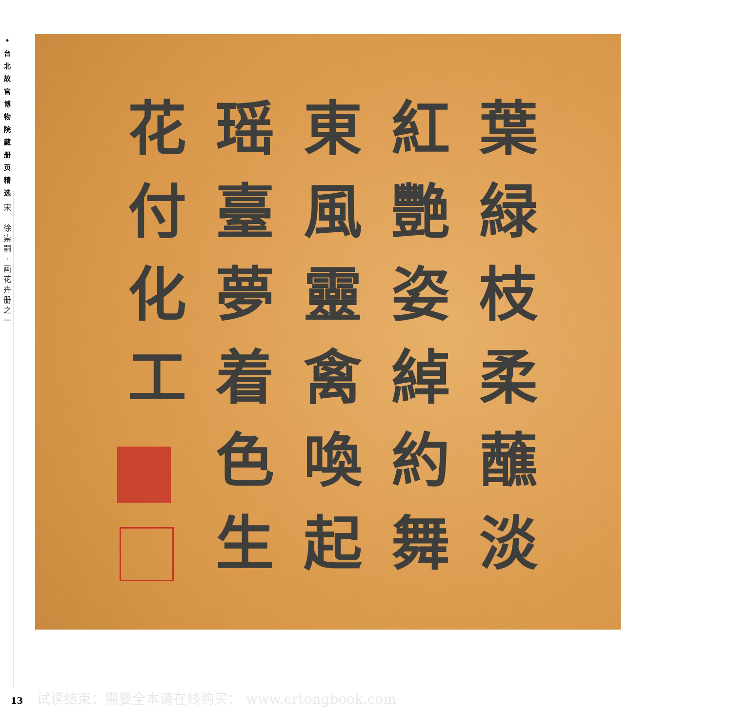•
台
北
故
宫
博
物
院
藏
册
页
精
选
宋
徐
崇
嗣
·
画
花
卉
册
之
一
葉緑枝柔蘸淡
紅艷姿綽約舞
東風靈禽喚起
瑶臺夢着色生
花付化工
试读结束：需要全本请在线购买： www.ertongbook.com
13